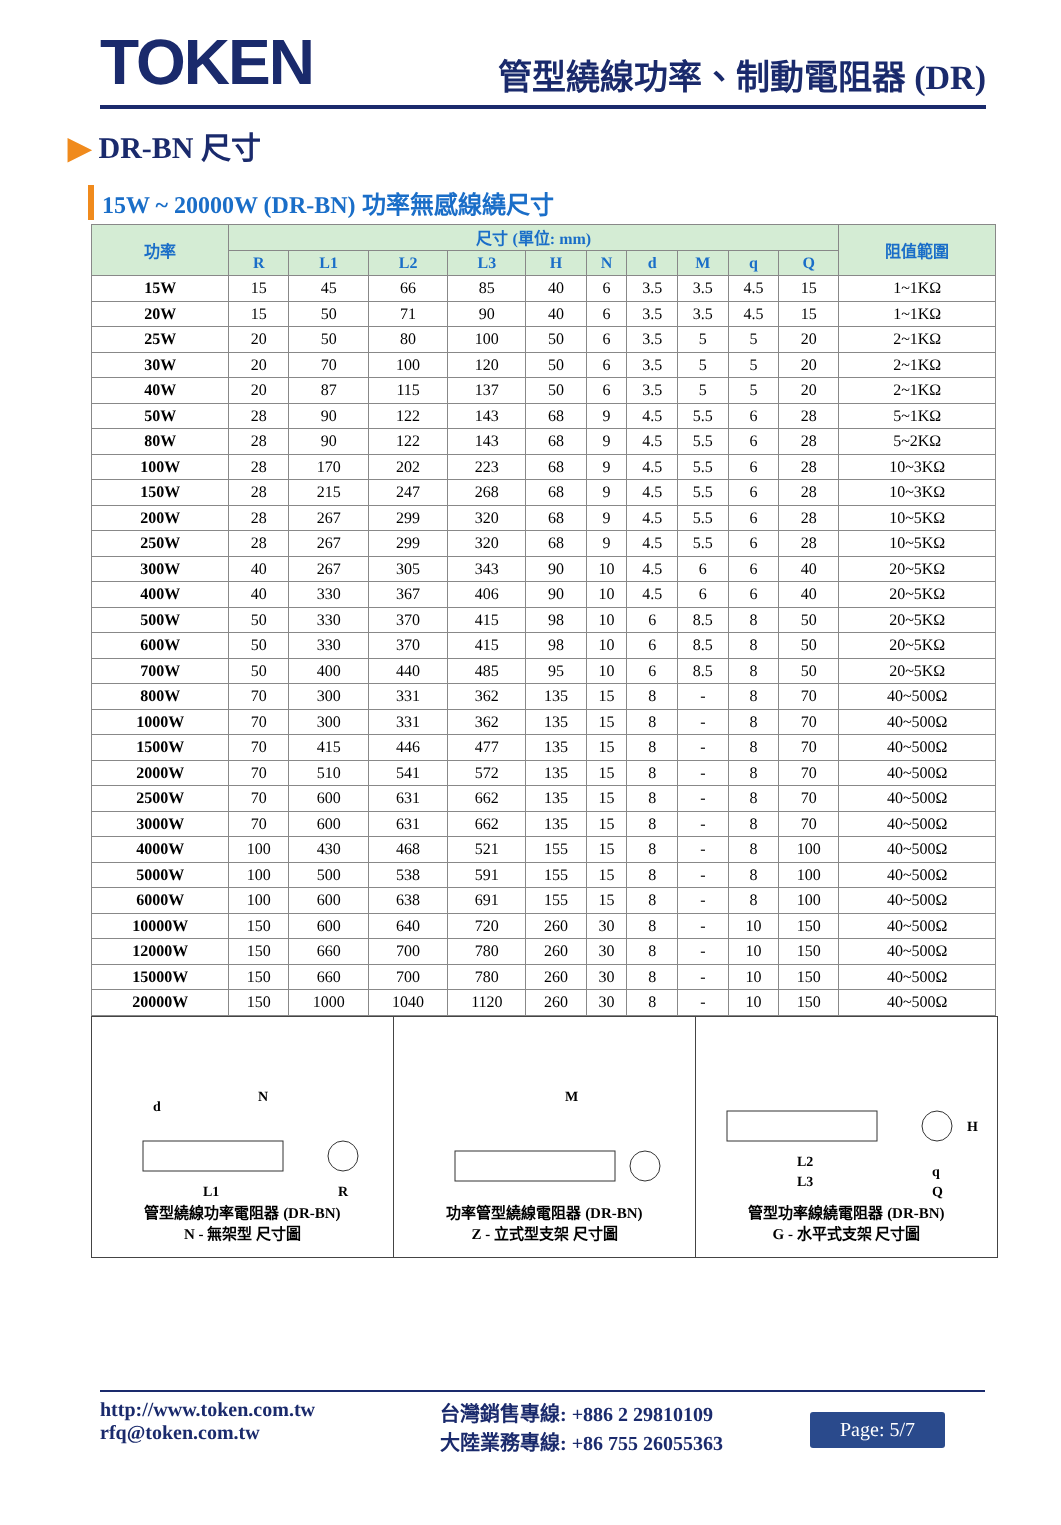TOKEN
管型繞線功率、制動電阻器 (DR)
▶ DR-BN 尺寸
15W ~ 20000W (DR-BN) 功率無感線繞尺寸
| 功率 | 尺寸 (單位: mm) | | | | | | | | | | 阻值範圍 |
| --- | --- | --- | --- | --- | --- | --- | --- | --- | --- | --- | --- |
| | R | L1 | L2 | L3 | H | N | d | M | q | Q | |
| 15W | 15 | 45 | 66 | 85 | 40 | 6 | 3.5 | 3.5 | 4.5 | 15 | 1~1KΩ |
| 20W | 15 | 50 | 71 | 90 | 40 | 6 | 3.5 | 3.5 | 4.5 | 15 | 1~1KΩ |
| 25W | 20 | 50 | 80 | 100 | 50 | 6 | 3.5 | 5 | 5 | 20 | 2~1KΩ |
| 30W | 20 | 70 | 100 | 120 | 50 | 6 | 3.5 | 5 | 5 | 20 | 2~1KΩ |
| 40W | 20 | 87 | 115 | 137 | 50 | 6 | 3.5 | 5 | 5 | 20 | 2~1KΩ |
| 50W | 28 | 90 | 122 | 143 | 68 | 9 | 4.5 | 5.5 | 6 | 28 | 5~1KΩ |
| 80W | 28 | 90 | 122 | 143 | 68 | 9 | 4.5 | 5.5 | 6 | 28 | 5~2KΩ |
| 100W | 28 | 170 | 202 | 223 | 68 | 9 | 4.5 | 5.5 | 6 | 28 | 10~3KΩ |
| 150W | 28 | 215 | 247 | 268 | 68 | 9 | 4.5 | 5.5 | 6 | 28 | 10~3KΩ |
| 200W | 28 | 267 | 299 | 320 | 68 | 9 | 4.5 | 5.5 | 6 | 28 | 10~5KΩ |
| 250W | 28 | 267 | 299 | 320 | 68 | 9 | 4.5 | 5.5 | 6 | 28 | 10~5KΩ |
| 300W | 40 | 267 | 305 | 343 | 90 | 10 | 4.5 | 6 | 6 | 40 | 20~5KΩ |
| 400W | 40 | 330 | 367 | 406 | 90 | 10 | 4.5 | 6 | 6 | 40 | 20~5KΩ |
| 500W | 50 | 330 | 370 | 415 | 98 | 10 | 6 | 8.5 | 8 | 50 | 20~5KΩ |
| 600W | 50 | 330 | 370 | 415 | 98 | 10 | 6 | 8.5 | 8 | 50 | 20~5KΩ |
| 700W | 50 | 400 | 440 | 485 | 95 | 10 | 6 | 8.5 | 8 | 50 | 20~5KΩ |
| 800W | 70 | 300 | 331 | 362 | 135 | 15 | 8 | - | 8 | 70 | 40~500Ω |
| 1000W | 70 | 300 | 331 | 362 | 135 | 15 | 8 | - | 8 | 70 | 40~500Ω |
| 1500W | 70 | 415 | 446 | 477 | 135 | 15 | 8 | - | 8 | 70 | 40~500Ω |
| 2000W | 70 | 510 | 541 | 572 | 135 | 15 | 8 | - | 8 | 70 | 40~500Ω |
| 2500W | 70 | 600 | 631 | 662 | 135 | 15 | 8 | - | 8 | 70 | 40~500Ω |
| 3000W | 70 | 600 | 631 | 662 | 135 | 15 | 8 | - | 8 | 70 | 40~500Ω |
| 4000W | 100 | 430 | 468 | 521 | 155 | 15 | 8 | - | 8 | 100 | 40~500Ω |
| 5000W | 100 | 500 | 538 | 591 | 155 | 15 | 8 | - | 8 | 100 | 40~500Ω |
| 6000W | 100 | 600 | 638 | 691 | 155 | 15 | 8 | - | 8 | 100 | 40~500Ω |
| 10000W | 150 | 600 | 640 | 720 | 260 | 30 | 8 | - | 10 | 150 | 40~500Ω |
| 12000W | 150 | 660 | 700 | 780 | 260 | 30 | 8 | - | 10 | 150 | 40~500Ω |
| 15000W | 150 | 660 | 700 | 780 | 260 | 30 | 8 | - | 10 | 150 | 40~500Ω |
| 20000W | 150 | 1000 | 1040 | 1120 | 260 | 30 | 8 | - | 10 | 150 | 40~500Ω |
d
N
L1
R
管型繞線功率電阻器 (DR-BN)
N - 無架型 尺寸圖
M
功率管型繞線電阻器 (DR-BN)
Z - 立式型支架 尺寸圖
L2
L3
H
q
Q
管型功率線繞電阻器 (DR-BN)
G - 水平式支架 尺寸圖
http://www.token.com.tw
rfq@token.com.tw
台灣銷售專線: +886 2 29810109
大陸業務專線: +86 755 26055363
Page: 5/7